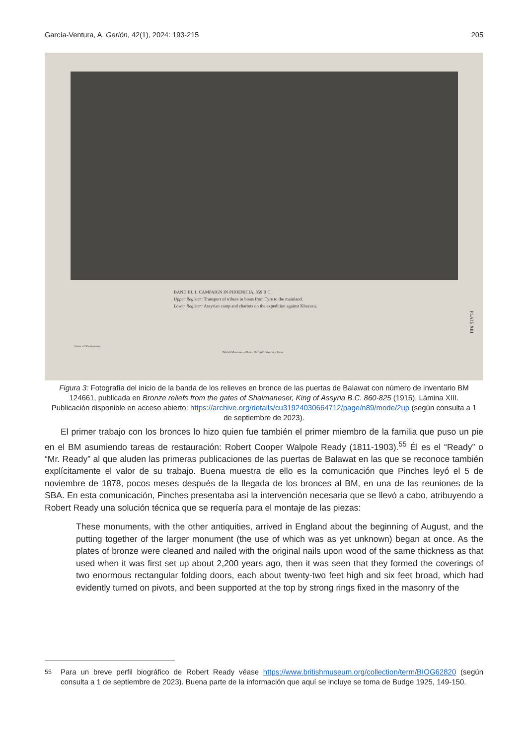García-Ventura, A. Gerión, 42(1), 2024: 193-215 205
BAND III. 1. CAMPAIGN IN PHOENICIA, 859 B.C.
Upper Register: Transport of tribute in boats from Tyre to the mainland.
Lower Register: Assyrian camp and chariots on the expedition against Khazazu.
Gates of Shalmaneser.
British Museum.—Photo. Oxford University Press.
PLATE XIII
Figura 3: Fotografía del inicio de la banda de los relieves en bronce de las puertas de Balawat con número de inventario BM 124661, publicada en Bronze reliefs from the gates of Shalmaneser, King of Assyria B.C. 860-825 (1915), Lámina XIII. Publicación disponible en acceso abierto: https://archive.org/details/cu31924030664712/page/n89/mode/2up (según consulta a 1 de septiembre de 2023).
El primer trabajo con los bronces lo hizo quien fue también el primer miembro de la familia que puso un pie en el BM asumiendo tareas de restauración: Robert Cooper Walpole Ready (1811-1903).<sup>55</sup> Él es el “Ready” o “Mr. Ready” al que aluden las primeras publicaciones de las puertas de Balawat en las que se reconoce también explícitamente el valor de su trabajo. Buena muestra de ello es la comunicación que Pinches leyó el 5 de noviembre de 1878, pocos meses después de la llegada de los bronces al BM, en una de las reuniones de la SBA. En esta comunicación, Pinches presentaba así la intervención necesaria que se llevó a cabo, atribuyendo a Robert Ready una solución técnica que se requería para el montaje de las piezas:
These monuments, with the other antiquities, arrived in England about the beginning of August, and the putting together of the larger monument (the use of which was as yet unknown) began at once. As the plates of bronze were cleaned and nailed with the original nails upon wood of the same thickness as that used when it was first set up about 2,200 years ago, then it was seen that they formed the coverings of two enormous rectangular folding doors, each about twenty-two feet high and six feet broad, which had evidently turned on pivots, and been supported at the top by strong rings fixed in the masonry of the
<sup>55</sup> Para un breve perfil biográfico de Robert Ready véase https://www.britishmuseum.org/collection/term/BIOG62820 (según consulta a 1 de septiembre de 2023). Buena parte de la información que aquí se incluye se toma de Budge 1925, 149-150.